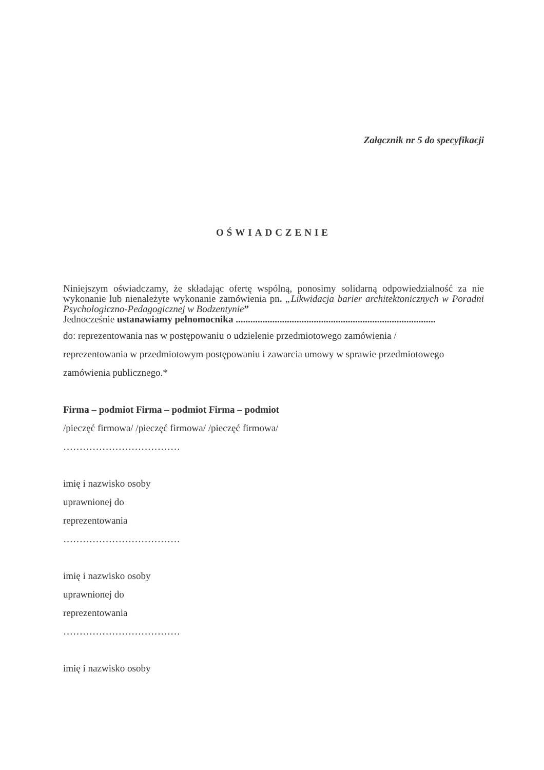Załącznik nr 5 do specyfikacji
OŚWIADCZENIE
Niniejszym oświadczamy, że składając ofertę wspólną, ponosimy solidarną odpowiedzialność za nie wykonanie lub nienależyte wykonanie zamówienia pn. „Likwidacja barier architektonicznych w Poradni Psychologiczno-Pedagogicznej w Bodzentynie”
Jednocześnie ustanawiamy pełnomocnika ..................................................................................
do: reprezentowania nas w postępowaniu o udzielenie przedmiotowego zamówienia /
reprezentowania w przedmiotowym postępowaniu i zawarcia umowy w sprawie przedmiotowego
zamówienia publicznego.*
Firma – podmiot Firma – podmiot Firma – podmiot
/pieczęć firmowa/ /pieczęć firmowa/ /pieczęć firmowa/
………………………………
imię i nazwisko osoby
uprawnionej do
reprezentowania
………………………………
imię i nazwisko osoby
uprawnionej do
reprezentowania
………………………………
imię i nazwisko osoby